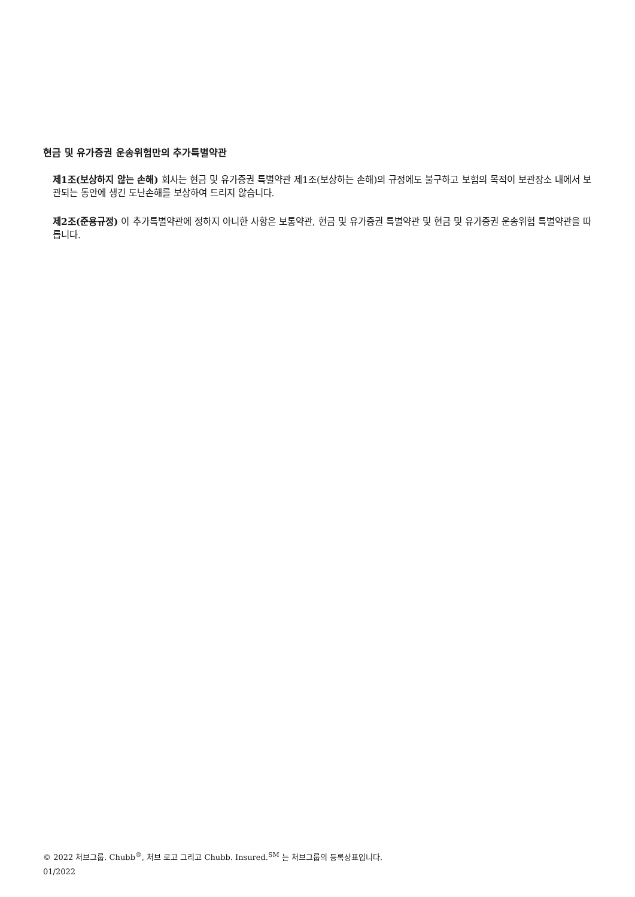현금 및 유가증권 운송위험만의 추가특별약관
제1조(보상하지 않는 손해) 회사는 현금 및 유가증권 특별약관 제1조(보상하는 손해)의 규정에도 불구하고 보험의 목적이 보관장소 내에서 보관되는 동안에 생긴 도난손해를 보상하여 드리지 않습니다.
제2조(준용규정) 이 추가특별약관에 정하지 아니한 사항은 보통약관, 현금 및 유가증권 특별약관 및 현금 및 유가증권 운송위험 특별약관을 따릅니다.
© 2022 처브그룹. Chubb<sup>®</sup>, 처브 로고 그리고 Chubb. Insured.<sup>SM</sup> 는 처브그룹의 등록상표입니다.
01/2022